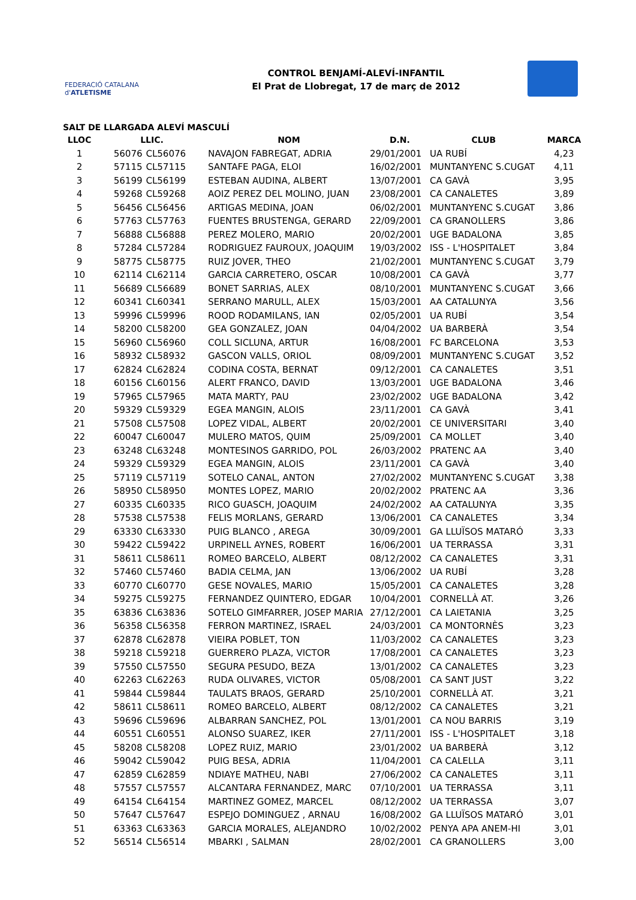FEDERACIÓ CATALANA d'ATLETISME
CONTROL BENJAMÍ-ALEVÍ-INFANTIL
El Prat de Llobregat, 17 de març de 2012
SALT DE LLARGADA ALEVÍ MASCULÍ
| LLOC | LLIC. | | NOM | D.N. | CLUB | MARCA |
| --- | --- | --- | --- | --- | --- | --- |
| 1 | 56076 | CL56076 | NAVAJON FABREGAT, ADRIA | 29/01/2001 | UA RUBÍ | 4,23 |
| 2 | 57115 | CL57115 | SANTAFE PAGA, ELOI | 16/02/2001 | MUNTANYENC S.CUGAT | 4,11 |
| 3 | 56199 | CL56199 | ESTEBAN AUDINA, ALBERT | 13/07/2001 | CA GAVÀ | 3,95 |
| 4 | 59268 | CL59268 | AOIZ PEREZ DEL MOLINO, JUAN | 23/08/2001 | CA CANALETES | 3,89 |
| 5 | 56456 | CL56456 | ARTIGAS MEDINA, JOAN | 06/02/2001 | MUNTANYENC S.CUGAT | 3,86 |
| 6 | 57763 | CL57763 | FUENTES BRUSTENGA, GERARD | 22/09/2001 | CA GRANOLLERS | 3,86 |
| 7 | 56888 | CL56888 | PEREZ MOLERO, MARIO | 20/02/2001 | UGE BADALONA | 3,85 |
| 8 | 57284 | CL57284 | RODRIGUEZ FAUROUX, JOAQUIM | 19/03/2002 | ISS - L'HOSPITALET | 3,84 |
| 9 | 58775 | CL58775 | RUIZ JOVER, THEO | 21/02/2001 | MUNTANYENC S.CUGAT | 3,79 |
| 10 | 62114 | CL62114 | GARCIA CARRETERO, OSCAR | 10/08/2001 | CA GAVÀ | 3,77 |
| 11 | 56689 | CL56689 | BONET SARRIAS, ALEX | 08/10/2001 | MUNTANYENC S.CUGAT | 3,66 |
| 12 | 60341 | CL60341 | SERRANO MARULL, ALEX | 15/03/2001 | AA CATALUNYA | 3,56 |
| 13 | 59996 | CL59996 | ROOD RODAMILANS, IAN | 02/05/2001 | UA RUBÍ | 3,54 |
| 14 | 58200 | CL58200 | GEA GONZALEZ, JOAN | 04/04/2002 | UA BARBERÀ | 3,54 |
| 15 | 56960 | CL56960 | COLL SICLUNA, ARTUR | 16/08/2001 | FC BARCELONA | 3,53 |
| 16 | 58932 | CL58932 | GASCON VALLS, ORIOL | 08/09/2001 | MUNTANYENC S.CUGAT | 3,52 |
| 17 | 62824 | CL62824 | CODINA COSTA, BERNAT | 09/12/2001 | CA CANALETES | 3,51 |
| 18 | 60156 | CL60156 | ALERT FRANCO, DAVID | 13/03/2001 | UGE BADALONA | 3,46 |
| 19 | 57965 | CL57965 | MATA MARTY, PAU | 23/02/2002 | UGE BADALONA | 3,42 |
| 20 | 59329 | CL59329 | EGEA MANGIN, ALOIS | 23/11/2001 | CA GAVÀ | 3,41 |
| 21 | 57508 | CL57508 | LOPEZ VIDAL, ALBERT | 20/02/2001 | CE UNIVERSITARI | 3,40 |
| 22 | 60047 | CL60047 | MULERO MATOS, QUIM | 25/09/2001 | CA MOLLET | 3,40 |
| 23 | 63248 | CL63248 | MONTESINOS GARRIDO, POL | 26/03/2002 | PRATENC AA | 3,40 |
| 24 | 59329 | CL59329 | EGEA MANGIN, ALOIS | 23/11/2001 | CA GAVÀ | 3,40 |
| 25 | 57119 | CL57119 | SOTELO CANAL, ANTON | 27/02/2002 | MUNTANYENC S.CUGAT | 3,38 |
| 26 | 58950 | CL58950 | MONTES LOPEZ, MARIO | 20/02/2002 | PRATENC AA | 3,36 |
| 27 | 60335 | CL60335 | RICO GUASCH, JOAQUIM | 24/02/2002 | AA CATALUNYA | 3,35 |
| 28 | 57538 | CL57538 | FELIS MORLANS, GERARD | 13/06/2001 | CA CANALETES | 3,34 |
| 29 | 63330 | CL63330 | PUIG BLANCO , AREGA | 30/09/2001 | GA LLUÏSOS MATARÓ | 3,33 |
| 30 | 59422 | CL59422 | URPINELL AYNES, ROBERT | 16/06/2001 | UA TERRASSA | 3,31 |
| 31 | 58611 | CL58611 | ROMEO BARCELO, ALBERT | 08/12/2002 | CA CANALETES | 3,31 |
| 32 | 57460 | CL57460 | BADIA CELMA, JAN | 13/06/2002 | UA RUBÍ | 3,28 |
| 33 | 60770 | CL60770 | GESE NOVALES, MARIO | 15/05/2001 | CA CANALETES | 3,28 |
| 34 | 59275 | CL59275 | FERNANDEZ QUINTERO, EDGAR | 10/04/2001 | CORNELLÀ AT. | 3,26 |
| 35 | 63836 | CL63836 | SOTELO GIMFARRER, JOSEP MARIA | 27/12/2001 | CA LAIETANIA | 3,25 |
| 36 | 56358 | CL56358 | FERRON MARTINEZ, ISRAEL | 24/03/2001 | CA MONTORNÈS | 3,23 |
| 37 | 62878 | CL62878 | VIEIRA POBLET, TON | 11/03/2002 | CA CANALETES | 3,23 |
| 38 | 59218 | CL59218 | GUERRERO PLAZA, VICTOR | 17/08/2001 | CA CANALETES | 3,23 |
| 39 | 57550 | CL57550 | SEGURA PESUDO, BEZA | 13/01/2002 | CA CANALETES | 3,23 |
| 40 | 62263 | CL62263 | RUDA OLIVARES, VICTOR | 05/08/2001 | CA SANT JUST | 3,22 |
| 41 | 59844 | CL59844 | TAULATS BRAOS, GERARD | 25/10/2001 | CORNELLÀ AT. | 3,21 |
| 42 | 58611 | CL58611 | ROMEO BARCELO, ALBERT | 08/12/2002 | CA CANALETES | 3,21 |
| 43 | 59696 | CL59696 | ALBARRAN SANCHEZ, POL | 13/01/2001 | CA NOU BARRIS | 3,19 |
| 44 | 60551 | CL60551 | ALONSO SUAREZ, IKER | 27/11/2001 | ISS - L'HOSPITALET | 3,18 |
| 45 | 58208 | CL58208 | LOPEZ RUIZ, MARIO | 23/01/2002 | UA BARBERÀ | 3,12 |
| 46 | 59042 | CL59042 | PUIG BESA, ADRIA | 11/04/2001 | CA CALELLA | 3,11 |
| 47 | 62859 | CL62859 | NDIAYE MATHEU, NABI | 27/06/2002 | CA CANALETES | 3,11 |
| 48 | 57557 | CL57557 | ALCANTARA FERNANDEZ, MARC | 07/10/2001 | UA TERRASSA | 3,11 |
| 49 | 64154 | CL64154 | MARTINEZ GOMEZ, MARCEL | 08/12/2002 | UA TERRASSA | 3,07 |
| 50 | 57647 | CL57647 | ESPEJO DOMINGUEZ , ARNAU | 16/08/2002 | GA LLUÏSOS MATARÓ | 3,01 |
| 51 | 63363 | CL63363 | GARCIA MORALES, ALEJANDRO | 10/02/2002 | PENYA APA ANEM-HI | 3,01 |
| 52 | 56514 | CL56514 | MBARKI , SALMAN | 28/02/2001 | CA GRANOLLERS | 3,00 |